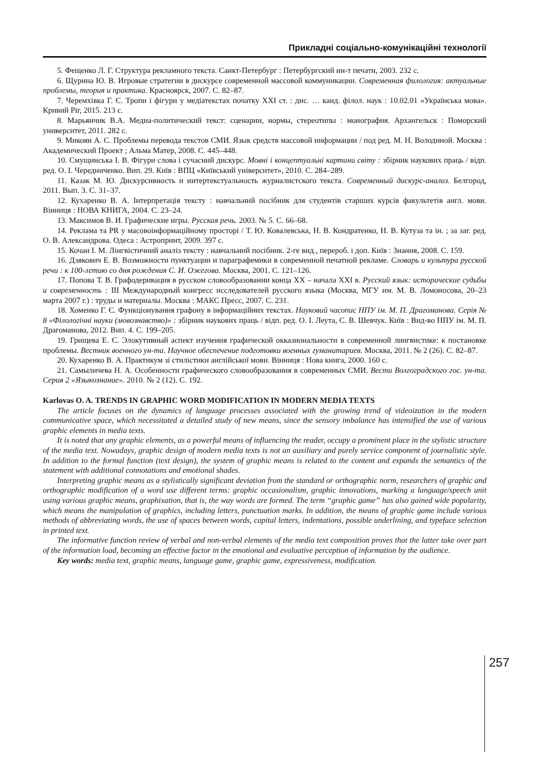Прикладні соціально-комунікаційні технології
5. Фещенко Л. Г. Структура рекламного текста. Санкт-Петербург : Петербургский ин-т печати, 2003. 232 с.
6. Щурина Ю. В. Игровые стратегии в дискурсе современной массовой коммуникации. Современная филология: актуальные проблемы, теория и практика. Красноярск, 2007. С. 82–87.
7. Черемхівка Г. Є. Тропи і фігури у медіатекстах початку ХХІ ст. : дис. … канд. філол. наук : 10.02.01 «Українська мова». Кривий Ріг, 2015. 213 с.
8. Марьянчик В.А. Медиа-политический текст: сценарии, нормы, стереотипы : монография. Архангельск : Поморский университет, 2011. 282 с.
9. Микоян А. С. Проблемы перевода текстов СМИ. Язык средств массовой информации / под ред. М. Н. Володиной. Москва : Академический Проект ; Альма Матер, 2008. С. 445–448.
10. Смущинська І. В. Фігури слова і сучасний дискурс. Мовні і концептуальні картини світу : збірник наукових праць / відп. ред. О. І. Чередниченко. Вип. 29. Київ : ВПЦ «Київський університет», 2010. С. 284–289.
11. Казак М. Ю. Дискурсивность и интертекстуальность журналистского текста. Современный дискурс-анализ. Белгород, 2011. Вып. 3. С. 31–37.
12. Кухаренко В. А. Інтерпретація тексту : навчальний посібник для студентів старших курсів факультетів англ. мови. Вінниця : НОВА КНИГА, 2004. С. 23–24.
13. Максимов В. И. Графические игры. Русская речь. 2003. № 5. С. 66–68.
14. Реклама та PR у масовоінформаційному просторі / Т. Ю. Ковалевська, Н. В. Кондратенко, Н. В. Кутуза та ін. ; за заг. ред. О. В. Александрова. Одеса : Астропринт, 2009. 397 с.
15. Кочан І. М. Лінгвістичний аналіз тексту : навчальний посібник. 2-ге вид., перероб. і доп. Київ : Знання, 2008. С. 159.
16. Дзякович Е. В. Возможности пунктуации и параграфемики в современной печатной рекламе. Словарь и культура русской речи : к 100-летию со дня рождения С. И. Ожегова. Москва, 2001. С. 121–126.
17. Попова Т. В. Графодеривация в русском словообразовании конца ХХ – начала ХХІ в. Русский язык: исторические судьбы и современность : III Международный конгресс исследователей русского языка (Москва, МГУ им. М. В. Ломоносова, 20–23 марта 2007 г.) : труды и материалы. Москва : МАКС Пресс, 2007. С. 231.
18. Хоменко Г. Є. Функціонування графону в інформаційних текстах. Науковий часопис НПУ ім. М. П. Драгоманова. Серія № 8 «Філологічні науки (мовознавство)» : збірник наукових праць / відп. ред. О. І. Леута, С. В. Шевчук. Київ : Вид-во НПУ ім. М. П. Драгоманова, 2012. Вип. 4. С. 199–205.
19. Грищева Е. С. Элокутивный аспект изучения графической окказиональности в современной лингвистике: к постановке проблемы. Вестник военного ун-та. Научное обеспечение подготовки военных гуманитариев. Москва, 2011. № 2 (26). С. 82–87.
20. Кухаренко В. А. Практикум зі стилістики англійської мови. Вінниця : Нова книга, 2000. 160 с.
21. Самыличева Н. А. Особенности графического словообразования в современных СМИ. Вести Волгоградского гос. ун-та. Серия 2 «Языкознание». 2010. № 2 (12). С. 192.
Karlovas O. A. TRENDS IN GRAPHIC WORD MODIFICATION IN MODERN MEDIA TEXTS
The article focuses on the dynamics of language processes associated with the growing trend of videoization in the modern communicative space, which necessitated a detailed study of new means, since the sensory imbalance has intensified the use of various graphic elements in media texts.
It is noted that any graphic elements, as a powerful means of influencing the reader, occupy a prominent place in the stylistic structure of the media text. Nowadays, graphic design of modern media texts is not an auxiliary and purely service component of journalistic style. In addition to the formal function (text design), the system of graphic means is related to the content and expands the semantics of the statement with additional connotations and emotional shades.
Interpreting graphic means as a stylistically significant deviation from the standard or orthographic norm, researchers of graphic and orthographic modification of a word use different terms: graphic occasionalism, graphic innovations, marking a language/speech unit using various graphic means, graphixation, that is, the way words are formed. The term “graphic game” has also gained wide popularity, which means the manipulation of graphics, including letters, punctuation marks. In addition, the means of graphic game include various methods of abbreviating words, the use of spaces between words, capital letters, indentations, possible underlining, and typeface selection in printed text.
The informative function review of verbal and non-verbal elements of the media text composition proves that the latter take over part of the information load, becoming an effective factor in the emotional and evaluative perception of information by the audience.
Key words: media text, graphic means, language game, graphic game, expressiveness, modification.
257